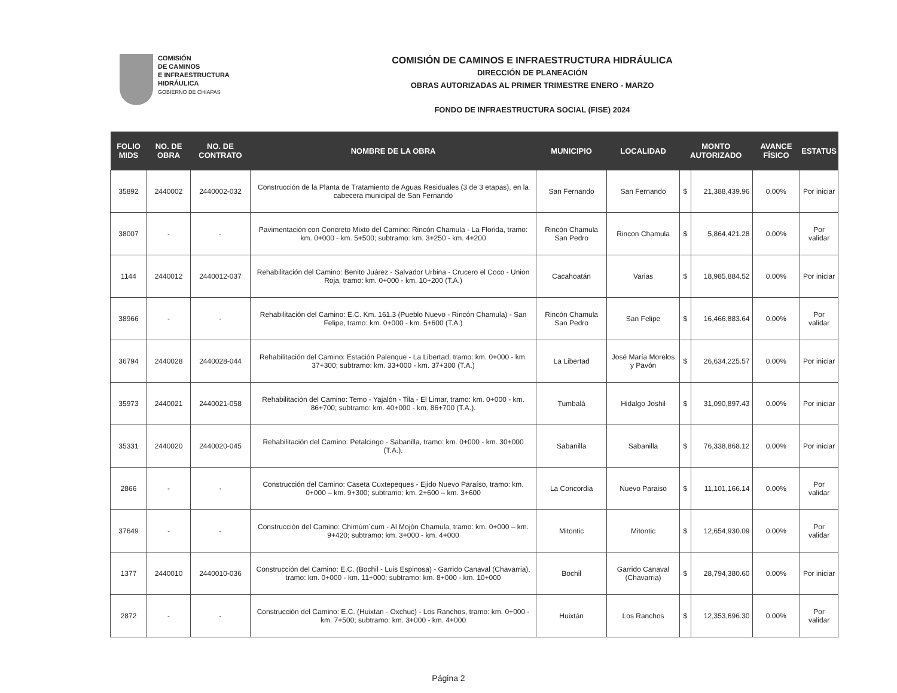COMISIÓN
DE CAMINOS
E INFRAESTRUCTURA
HIDRÁULICA
GOBIERNO DE CHIAPAS
COMISIÓN DE CAMINOS E INFRAESTRUCTURA HIDRÁULICA
DIRECCIÓN DE PLANEACIÓN
OBRAS AUTORIZADAS AL PRIMER TRIMESTRE ENERO - MARZO
FONDO DE INFRAESTRUCTURA SOCIAL (FISE) 2024
| FOLIO MIDS | NO. DE OBRA | NO. DE CONTRATO | NOMBRE DE LA OBRA | MUNICIPIO | LOCALIDAD | MONTO AUTORIZADO | | AVANCE FÍSICO | ESTATUS |
| --- | --- | --- | --- | --- | --- | --- | --- | --- | --- |
| 35892 | 2440002 | 2440002-032 | Construcción de la Planta de Tratamiento de Aguas Residuales (3 de 3 etapas), en la cabecera municipal de San Fernando | San Fernando | San Fernando | $ | 21,388,439.96 | 0.00% | Por iniciar |
| 38007 | - | - | Pavimentación con Concreto Mixto del Camino: Rincón Chamula - La Florida, tramo: km. 0+000 - km. 5+500; subtramo: km. 3+250 - km. 4+200 | Rincón Chamula San Pedro | Rincon Chamula | $ | 5,864,421.28 | 0.00% | Por validar |
| 1144 | 2440012 | 2440012-037 | Rehabilitación del Camino: Benito Juárez - Salvador Urbina - Crucero el Coco - Union Roja, tramo: km. 0+000 - km. 10+200 (T.A.) | Cacahoatán | Varias | $ | 18,985,884.52 | 0.00% | Por iniciar |
| 38966 | - | - | Rehabilitación del Camino: E.C. Km. 161.3 (Pueblo Nuevo - Rincón Chamula) - San Felipe, tramo: km. 0+000 - km. 5+600 (T.A.) | Rincón Chamula San Pedro | San Felipe | $ | 16,466,883.64 | 0.00% | Por validar |
| 36794 | 2440028 | 2440028-044 | Rehabilitación del Camino: Estación Palenque - La Libertad, tramo: km. 0+000 - km. 37+300; subtramo: km. 33+000 - km. 37+300 (T.A.) | La Libertad | José María Morelos y Pavón | $ | 26,634,225.57 | 0.00% | Por iniciar |
| 35973 | 2440021 | 2440021-058 | Rehabilitación del Camino: Temo - Yajalón - Tila - El Limar, tramo: km. 0+000 - km. 86+700; subtramo: km. 40+000 - km. 86+700 (T.A.). | Tumbalá | Hidalgo Joshil | $ | 31,090,897.43 | 0.00% | Por iniciar |
| 35331 | 2440020 | 2440020-045 | Rehabilitación del Camino: Petalcingo - Sabanilla, tramo: km. 0+000 - km. 30+000 (T.A.). | Sabanilla | Sabanilla | $ | 76,338,868.12 | 0.00% | Por iniciar |
| 2866 | - | - | Construcción del Camino: Caseta Cuxtepeques - Ejido Nuevo Paraíso, tramo: km. 0+000 – km. 9+300; subtramo: km. 2+600 – km. 3+600 | La Concordia | Nuevo Paraiso | $ | 11,101,166.14 | 0.00% | Por validar |
| 37649 | - | - | Construcción del Camino: Chimúm´cum - Al Mojón Chamula, tramo: km. 0+000 – km. 9+420; subtramo: km. 3+000 - km. 4+000 | Mitontic | Mitontic | $ | 12,654,930.09 | 0.00% | Por validar |
| 1377 | 2440010 | 2440010-036 | Construcción del Camino: E.C. (Bochil - Luis Espinosa) - Garrido Canaval (Chavarria), tramo: km. 0+000 - km. 11+000; subtramo: km. 8+000 - km. 10+000 | Bochil | Garrido Canaval (Chavarria) | $ | 28,794,380.60 | 0.00% | Por iniciar |
| 2872 | - | - | Construcción del Camino: E.C. (Huixtan - Oxchuc) - Los Ranchos, tramo: km. 0+000 - km. 7+500; subtramo: km. 3+000 - km. 4+000 | Huixtán | Los Ranchos | $ | 12,353,696.30 | 0.00% | Por validar |
Página 2